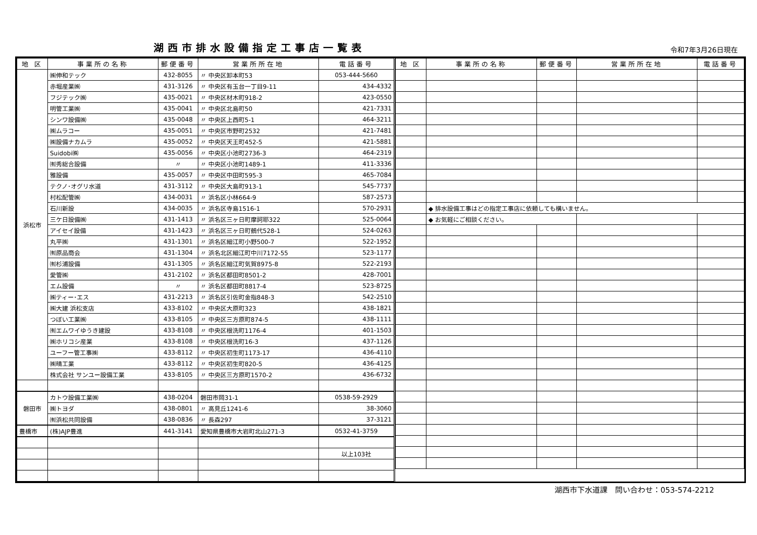湖西市排水設備指定工事店一覧表
令和7年3月26日現在
| 地 区 | 事業所の名称 | 郵便番号 | 営業所所在地 | 電話番号 |
| --- | --- | --- | --- | --- |
| 浜松市 | ㈱伸和テック | 432-8055 | 〃 中央区卸本町53 | 053-444-5660 |
| | 赤堀産業㈱ | 431-3126 | 〃 中央区有玉台一丁目9-11 | 434-4332 |
| | フジテック㈱ | 435-0021 | 〃 中央区材木町918-2 | 423-0550 |
| | 明管工業㈱ | 435-0041 | 〃 中央区北島町50 | 421-7331 |
| | シンワ設備㈱ | 435-0048 | 〃 中央区上西町5-1 | 464-3211 |
| | ㈱ムラコー | 435-0051 | 〃 中央区市野町2532 | 421-7481 |
| | ㈱設備ナカムラ | 435-0052 | 〃 中央区天王町452-5 | 421-5881 |
| | Suidobi㈱ | 435-0056 | 〃 中央区小池町2736-3 | 464-2319 |
| | ㈲秀総合設備 | 〃 | 〃 中央区小池町1489-1 | 411-3336 |
| | 雅設備 | 435-0057 | 〃 中央区中田町595-3 | 465-7084 |
| | テクノ･オグリ水道 | 431-3112 | 〃 中央区大島町913-1 | 545-7737 |
| | 村松配管㈱ | 434-0031 | 〃 浜名区小林664-9 | 587-2573 |
| | 石川新設 | 434-0035 | 〃 浜名区寺島1516-1 | 570-2931 |
| | 三ケ日設備㈱ | 431-1413 | 〃 浜名区三ヶ日町摩訶耶322 | 525-0064 |
| | アイセイ設備 | 431-1423 | 〃 浜名区三ヶ日町鵺代528-1 | 524-0263 |
| | 丸平㈱ | 431-1301 | 〃 浜名区細江町小野500-7 | 522-1952 |
| | ㈲原品商会 | 431-1304 | 〃 浜名北区細江町中川7172-55 | 523-1177 |
| | ㈲杉浦設備 | 431-1305 | 〃 浜名区細江町気賀8975-8 | 522-2193 |
| | 愛管㈱ | 431-2102 | 〃 浜名区都田町8501-2 | 428-7001 |
| | エム設備 | 〃 | 〃 浜名区都田町8817-4 | 523-8725 |
| | ㈱ティー･エス | 431-2213 | 〃 浜名区引佐町金指848-3 | 542-2510 |
| | ㈱大建 浜松支店 | 433-8102 | 〃 中央区大原町323 | 438-1821 |
| | つぼい工業㈱ | 433-8105 | 〃 中央区三方原町874-5 | 438-1111 |
| | ㈲エムワイゆうき建設 | 433-8108 | 〃 中央区根洗町1176-4 | 401-1503 |
| | ㈱ホリコシ産業 | 433-8108 | 〃 中央区根洗町16-3 | 437-1126 |
| | ユーフー管工事㈱ | 433-8112 | 〃 中央区初生町1173-17 | 436-4110 |
| | ㈱晴工業 | 433-8112 | 〃 中央区初生町820-5 | 436-4125 |
| | 株式会社 サンユー設備工業 | 433-8105 | 〃 中央区三方原町1570-2 | 436-6732 |
| 磐田市 | カトウ設備工業㈱ | 438-0204 | 磐田市岡31-1 | 0538-59-2929 |
| | ㈱トヨダ | 438-0801 | 〃 高見丘1241-6 | 38-3060 |
| | ㈲浜松共同設備 | 438-0836 | 〃 長森297 | 37-3121 |
| 豊橋市 | (株)AJP豊進 | 441-3141 | 愛知県豊橋市大岩町北山271-3 | 0532-41-3759 |
| | | | | 以上103社 |
| 地 区 | 事業所の名称 | 郵便番号 | 営業所所在地 | 電話番号 |
| --- | --- | --- | --- | --- |
| | ◆ 排水設備工事はどの指定工事店に依頼しても構いません。 | | | |
| | ◆ お気軽にご相談ください。 | | | |
湖西市下水道課　問い合わせ：053-574-2212